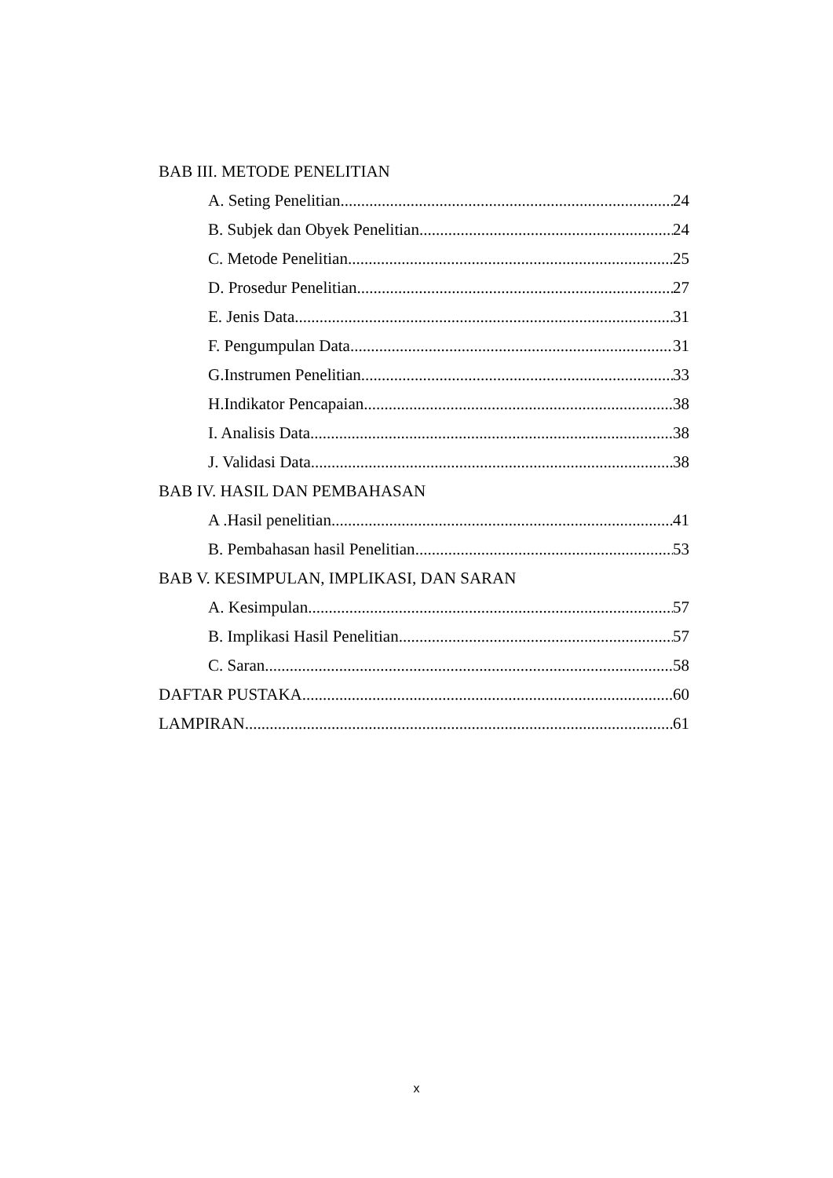BAB III. METODE PENELITIAN
A. Seting Penelitian 24
B. Subjek dan Obyek Penelitian 24
C. Metode Penelitian 25
D. Prosedur Penelitian 27
E. Jenis Data 31
F. Pengumpulan Data 31
G.Instrumen Penelitian 33
H.Indikator Pencapaian 38
I. Analisis Data 38
J. Validasi Data 38
BAB IV. HASIL DAN PEMBAHASAN
A .Hasil penelitian 41
B. Pembahasan hasil Penelitian 53
BAB V. KESIMPULAN, IMPLIKASI, DAN SARAN
A. Kesimpulan 57
B. Implikasi Hasil Penelitian 57
C. Saran 58
DAFTAR PUSTAKA 60
LAMPIRAN 61
x